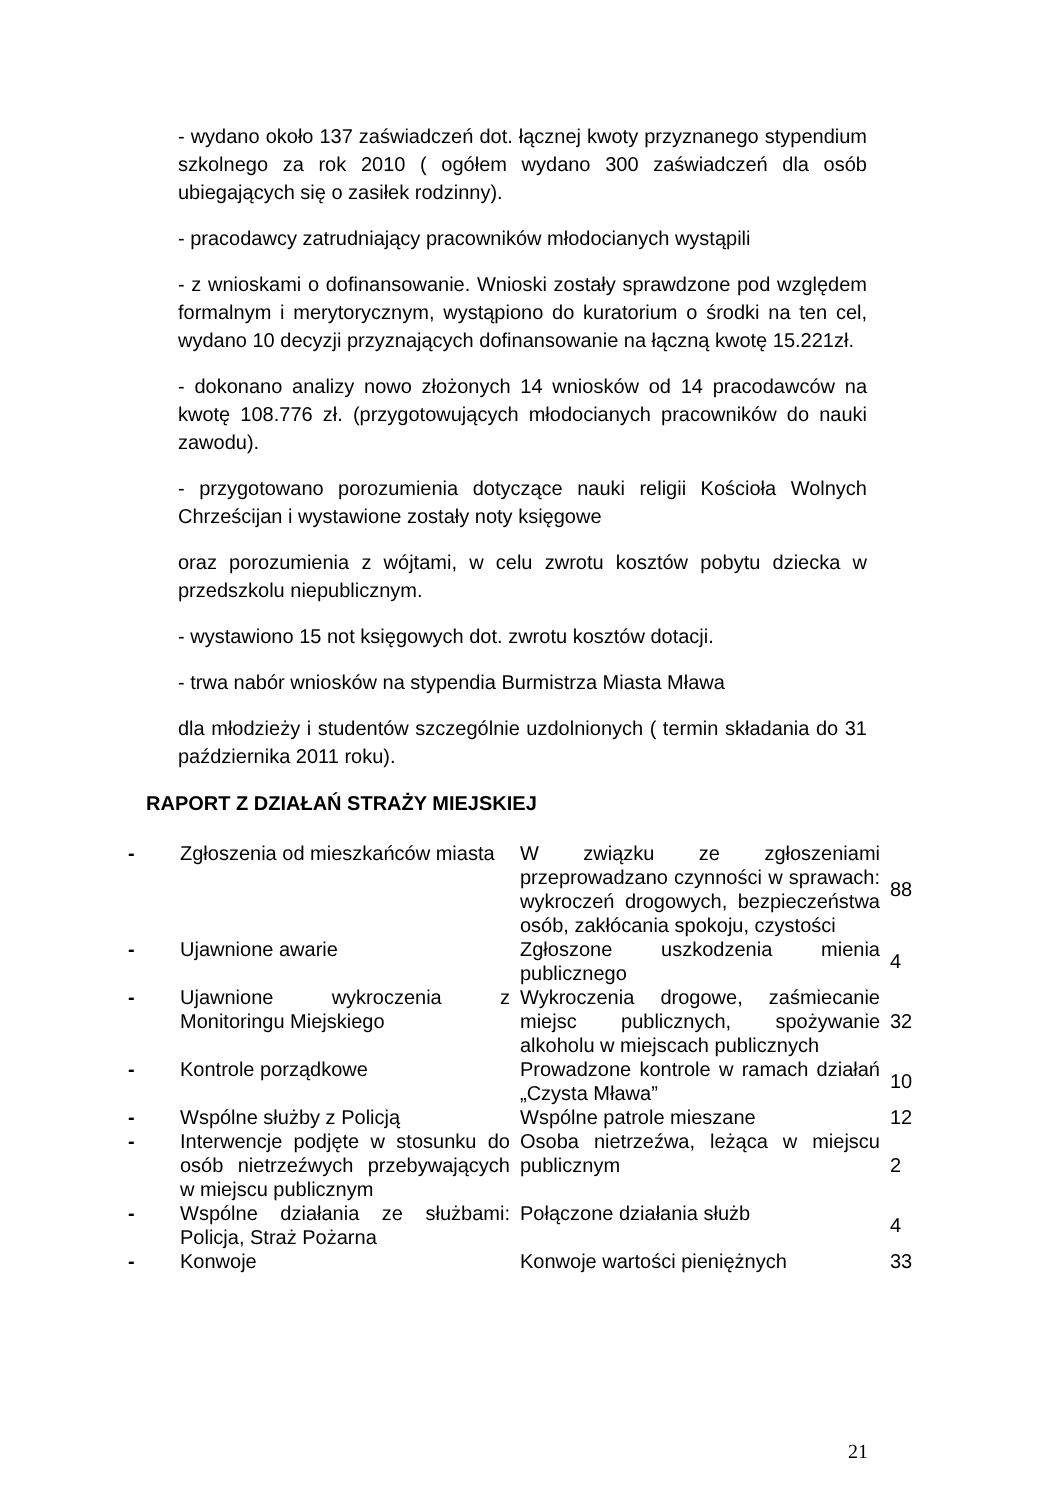- wydano około 137 zaświadczeń dot. łącznej kwoty przyznanego stypendium szkolnego za rok 2010 ( ogółem wydano 300 zaświadczeń dla osób ubiegających się o zasiłek rodzinny).
- pracodawcy zatrudniający pracowników młodocianych wystąpili
- z wnioskami o dofinansowanie. Wnioski zostały sprawdzone pod względem formalnym i merytorycznym, wystąpiono do kuratorium o środki na ten cel, wydano 10 decyzji przyznających dofinansowanie na łączną kwotę 15.221zł.
- dokonano analizy nowo złożonych 14 wniosków od 14 pracodawców na kwotę 108.776 zł. (przygotowujących młodocianych pracowników do nauki zawodu).
- przygotowano porozumienia dotyczące nauki religii Kościoła Wolnych Chrześcijan i wystawione zostały noty księgowe
oraz porozumienia z wójtami, w celu zwrotu kosztów pobytu dziecka w przedszkolu niepublicznym.
- wystawiono 15 not księgowych dot. zwrotu kosztów dotacji.
- trwa nabór wniosków na stypendia Burmistrza Miasta Mława
dla młodzieży i studentów szczególnie uzdolnionych ( termin składania do 31 października 2011 roku).
RAPORT Z DZIAŁAŃ STRAŻY MIEJSKIEJ
| - | Zgłoszenia od mieszkańców miasta | W związku ze zgłoszeniami przeprowadzano czynności w sprawach: wykroczeń drogowych, bezpieczeństwa osób, zakłócania spokoju, czystości | 88 |
| - | Ujawnione awarie | Zgłoszone uszkodzenia mienia publicznego | 4 |
| - | Ujawnione wykroczenia z Monitoringu Miejskiego | Wykroczenia drogowe, zaśmiecanie miejsc publicznych, spożywanie alkoholu w miejscach publicznych | 32 |
| - | Kontrole porządkowe | Prowadzone kontrole w ramach działań „Czysta Mława” | 10 |
| - | Wspólne służby z Policją | Wspólne patrole mieszane | 12 |
| - | Interwencje podjęte w stosunku do osób nietrzeźwych przebywających w miejscu publicznym | Osoba nietrzeźwa, leżąca w miejscu publicznym | 2 |
| - | Wspólne działania ze służbami: Policja, Straż Pożarna | Połączone działania służb | 4 |
| - | Konwoje | Konwoje wartości pieniężnych | 33 |
21